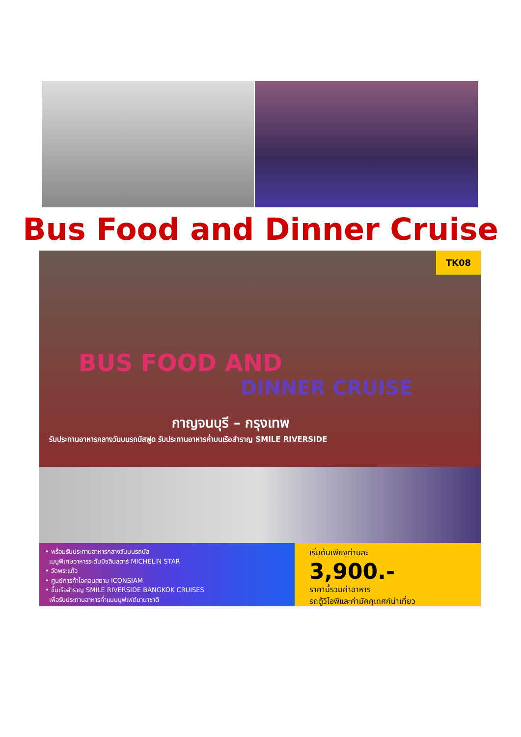Bus Food and Dinner Cruise
TK08
BUS FOOD AND
DINNER CRUISE
กาญจนบุรี – กรุงเทพ
รับประทานอาหารกลางวันบนรถบัสฟูด รับประทานอาหารค่ำบนเรือสำราญ SMILE RIVERSIDE
• พร้อมรับประทานอาหารกลางวันบนรถบัส
เมนูพิเศษอาหารระดับมิชลินสตาร์ MICHELIN STAR
• วัดพระแก้ว
• ศูนย์การค้าไอคอนสยาม ICONSIAM
• ขึ้นเรือสำราญ SMILE RIVERSIDE BANGKOK CRUISES
เพื่อรับประทานอาหารค่ำแบบบุฟเฟต์นานาชาติ
เริ่มต้นเพียงท่านละ
3,900.-
ราคานี้รวมค่าอาหาร
รถตู้วีไอพีและค่ามัคคุเทศก์นำเที่ยว